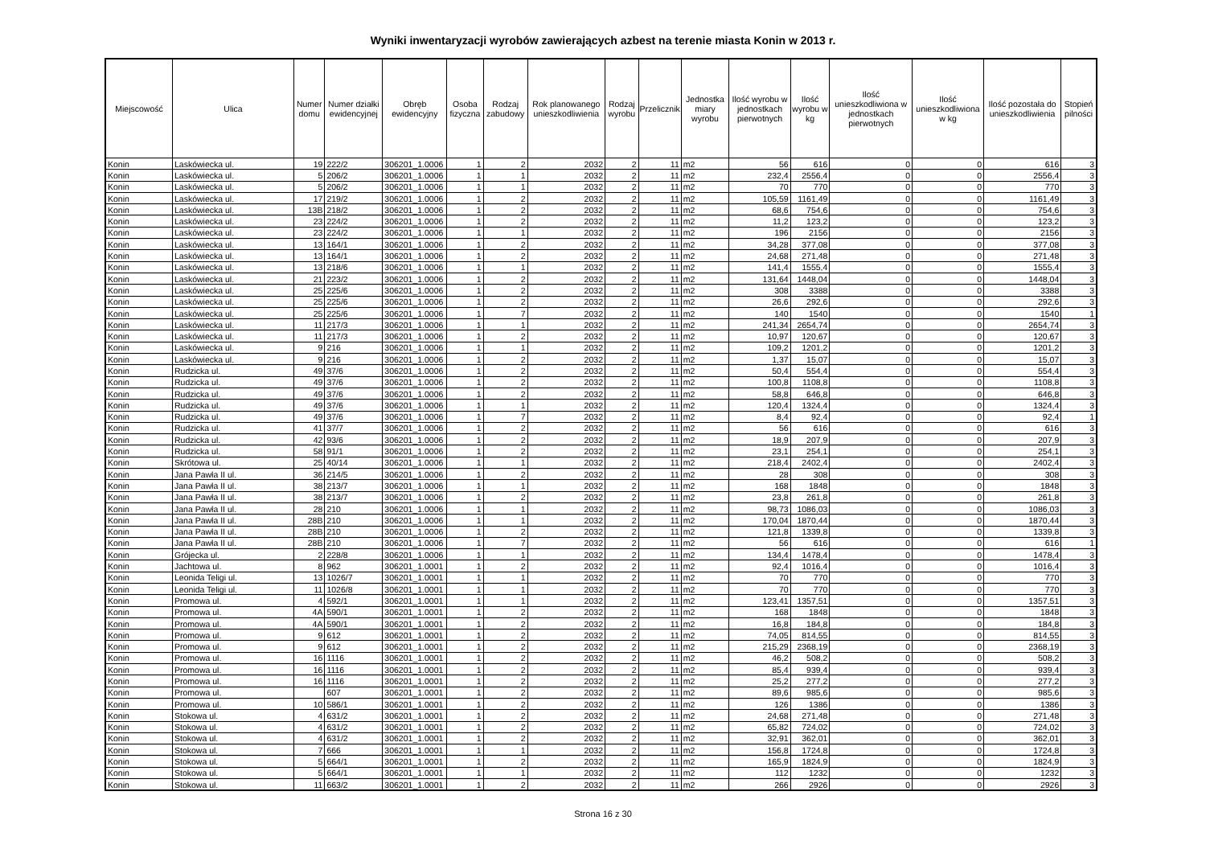Wyniki inwentaryzacji wyrobów zawierających azbest na terenie miasta Konin w 2013 r.
| Miejscowość | Ulica | Numer domu | Numer działki ewidencyjnej | Obręb ewidencyjny | Osoba fizyczna | Rodzaj zabudowy | Rok planowanego unieszkodliwienia | Rodzaj wyrobu | Przelicznik | Jednostka miary wyrobu | Ilość wyrobu w jednostkach pierwotnych | Ilość wyrobu w kg | Ilość unieszkodliwiona w jednostkach pierwotnych | Ilość unieszkodliwiona w kg | Ilość pozostała do unieszkodliwienia | Stopień pilności |
| --- | --- | --- | --- | --- | --- | --- | --- | --- | --- | --- | --- | --- | --- | --- | --- | --- |
| Konin | Laskówiecka ul. | 19 | 222/2 | 306201_1.0006 | 1 | 2 | 2032 | 2 | 11 | m2 | 56 | 616 | 0 | 0 | 616 | 3 |
| Konin | Laskówiecka ul. | 5 | 206/2 | 306201_1.0006 | 1 | 1 | 2032 | 2 | 11 | m2 | 232,4 | 2556,4 | 0 | 0 | 2556,4 | 3 |
| Konin | Laskówiecka ul. | 5 | 206/2 | 306201_1.0006 | 1 | 1 | 2032 | 2 | 11 | m2 | 70 | 770 | 0 | 0 | 770 | 3 |
| Konin | Laskówiecka ul. | 17 | 219/2 | 306201_1.0006 | 1 | 2 | 2032 | 2 | 11 | m2 | 105,59 | 1161,49 | 0 | 0 | 1161,49 | 3 |
| Konin | Laskówiecka ul. | 13B | 218/2 | 306201_1.0006 | 1 | 2 | 2032 | 2 | 11 | m2 | 68,6 | 754,6 | 0 | 0 | 754,6 | 3 |
| Konin | Laskówiecka ul. | 23 | 224/2 | 306201_1.0006 | 1 | 2 | 2032 | 2 | 11 | m2 | 11,2 | 123,2 | 0 | 0 | 123,2 | 3 |
| Konin | Laskówiecka ul. | 23 | 224/2 | 306201_1.0006 | 1 | 1 | 2032 | 2 | 11 | m2 | 196 | 2156 | 0 | 0 | 2156 | 3 |
| Konin | Laskówiecka ul. | 13 | 164/1 | 306201_1.0006 | 1 | 2 | 2032 | 2 | 11 | m2 | 34,28 | 377,08 | 0 | 0 | 377,08 | 3 |
| Konin | Laskówiecka ul. | 13 | 164/1 | 306201_1.0006 | 1 | 2 | 2032 | 2 | 11 | m2 | 24,68 | 271,48 | 0 | 0 | 271,48 | 3 |
| Konin | Laskówiecka ul. | 13 | 218/6 | 306201_1.0006 | 1 | 1 | 2032 | 2 | 11 | m2 | 141,4 | 1555,4 | 0 | 0 | 1555,4 | 3 |
| Konin | Laskówiecka ul. | 21 | 223/2 | 306201_1.0006 | 1 | 2 | 2032 | 2 | 11 | m2 | 131,64 | 1448,04 | 0 | 0 | 1448,04 | 3 |
| Konin | Laskówiecka ul. | 25 | 225/6 | 306201_1.0006 | 1 | 2 | 2032 | 2 | 11 | m2 | 308 | 3388 | 0 | 0 | 3388 | 3 |
| Konin | Laskówiecka ul. | 25 | 225/6 | 306201_1.0006 | 1 | 2 | 2032 | 2 | 11 | m2 | 26,6 | 292,6 | 0 | 0 | 292,6 | 3 |
| Konin | Laskówiecka ul. | 25 | 225/6 | 306201_1.0006 | 1 | 7 | 2032 | 2 | 11 | m2 | 140 | 1540 | 0 | 0 | 1540 | 1 |
| Konin | Laskówiecka ul. | 11 | 217/3 | 306201_1.0006 | 1 | 1 | 2032 | 2 | 11 | m2 | 241,34 | 2654,74 | 0 | 0 | 2654,74 | 3 |
| Konin | Laskówiecka ul. | 11 | 217/3 | 306201_1.0006 | 1 | 2 | 2032 | 2 | 11 | m2 | 10,97 | 120,67 | 0 | 0 | 120,67 | 3 |
| Konin | Laskówiecka ul. | 9 | 216 | 306201_1.0006 | 1 | 1 | 2032 | 2 | 11 | m2 | 109,2 | 1201,2 | 0 | 0 | 1201,2 | 3 |
| Konin | Laskówiecka ul. | 9 | 216 | 306201_1.0006 | 1 | 2 | 2032 | 2 | 11 | m2 | 1,37 | 15,07 | 0 | 0 | 15,07 | 3 |
| Konin | Rudzicka ul. | 49 | 37/6 | 306201_1.0006 | 1 | 2 | 2032 | 2 | 11 | m2 | 50,4 | 554,4 | 0 | 0 | 554,4 | 3 |
| Konin | Rudzicka ul. | 49 | 37/6 | 306201_1.0006 | 1 | 2 | 2032 | 2 | 11 | m2 | 100,8 | 1108,8 | 0 | 0 | 1108,8 | 3 |
| Konin | Rudzicka ul. | 49 | 37/6 | 306201_1.0006 | 1 | 2 | 2032 | 2 | 11 | m2 | 58,8 | 646,8 | 0 | 0 | 646,8 | 3 |
| Konin | Rudzicka ul. | 49 | 37/6 | 306201_1.0006 | 1 | 1 | 2032 | 2 | 11 | m2 | 120,4 | 1324,4 | 0 | 0 | 1324,4 | 3 |
| Konin | Rudzicka ul. | 49 | 37/6 | 306201_1.0006 | 1 | 7 | 2032 | 2 | 11 | m2 | 8,4 | 92,4 | 0 | 0 | 92,4 | 1 |
| Konin | Rudzicka ul. | 41 | 37/7 | 306201_1.0006 | 1 | 2 | 2032 | 2 | 11 | m2 | 56 | 616 | 0 | 0 | 616 | 3 |
| Konin | Rudzicka ul. | 42 | 93/6 | 306201_1.0006 | 1 | 2 | 2032 | 2 | 11 | m2 | 18,9 | 207,9 | 0 | 0 | 207,9 | 3 |
| Konin | Rudzicka ul. | 58 | 91/1 | 306201_1.0006 | 1 | 2 | 2032 | 2 | 11 | m2 | 23,1 | 254,1 | 0 | 0 | 254,1 | 3 |
| Konin | Skrótowa ul. | 25 | 40/14 | 306201_1.0006 | 1 | 1 | 2032 | 2 | 11 | m2 | 218,4 | 2402,4 | 0 | 0 | 2402,4 | 3 |
| Konin | Jana Pawła II ul. | 36 | 214/5 | 306201_1.0006 | 1 | 2 | 2032 | 2 | 11 | m2 | 28 | 308 | 0 | 0 | 308 | 3 |
| Konin | Jana Pawła II ul. | 38 | 213/7 | 306201_1.0006 | 1 | 1 | 2032 | 2 | 11 | m2 | 168 | 1848 | 0 | 0 | 1848 | 3 |
| Konin | Jana Pawła II ul. | 38 | 213/7 | 306201_1.0006 | 1 | 2 | 2032 | 2 | 11 | m2 | 23,8 | 261,8 | 0 | 0 | 261,8 | 3 |
| Konin | Jana Pawła II ul. | 28 | 210 | 306201_1.0006 | 1 | 1 | 2032 | 2 | 11 | m2 | 98,73 | 1086,03 | 0 | 0 | 1086,03 | 3 |
| Konin | Jana Pawła II ul. | 28B | 210 | 306201_1.0006 | 1 | 1 | 2032 | 2 | 11 | m2 | 170,04 | 1870,44 | 0 | 0 | 1870,44 | 3 |
| Konin | Jana Pawła II ul. | 28B | 210 | 306201_1.0006 | 1 | 2 | 2032 | 2 | 11 | m2 | 121,8 | 1339,8 | 0 | 0 | 1339,8 | 3 |
| Konin | Jana Pawła II ul. | 28B | 210 | 306201_1.0006 | 1 | 7 | 2032 | 2 | 11 | m2 | 56 | 616 | 0 | 0 | 616 | 1 |
| Konin | Grójecka ul. | 2 | 228/8 | 306201_1.0006 | 1 | 1 | 2032 | 2 | 11 | m2 | 134,4 | 1478,4 | 0 | 0 | 1478,4 | 3 |
| Konin | Jachtowa ul. | 8 | 962 | 306201_1.0001 | 1 | 2 | 2032 | 2 | 11 | m2 | 92,4 | 1016,4 | 0 | 0 | 1016,4 | 3 |
| Konin | Leonida Teligi ul. | 13 | 1026/7 | 306201_1.0001 | 1 | 1 | 2032 | 2 | 11 | m2 | 70 | 770 | 0 | 0 | 770 | 3 |
| Konin | Leonida Teligi ul. | 11 | 1026/8 | 306201_1.0001 | 1 | 1 | 2032 | 2 | 11 | m2 | 70 | 770 | 0 | 0 | 770 | 3 |
| Konin | Promowa ul. | 4 | 592/1 | 306201_1.0001 | 1 | 1 | 2032 | 2 | 11 | m2 | 123,41 | 1357,51 | 0 | 0 | 1357,51 | 3 |
| Konin | Promowa ul. | 4A | 590/1 | 306201_1.0001 | 1 | 2 | 2032 | 2 | 11 | m2 | 168 | 1848 | 0 | 0 | 1848 | 3 |
| Konin | Promowa ul. | 4A | 590/1 | 306201_1.0001 | 1 | 2 | 2032 | 2 | 11 | m2 | 16,8 | 184,8 | 0 | 0 | 184,8 | 3 |
| Konin | Promowa ul. | 9 | 612 | 306201_1.0001 | 1 | 2 | 2032 | 2 | 11 | m2 | 74,05 | 814,55 | 0 | 0 | 814,55 | 3 |
| Konin | Promowa ul. | 9 | 612 | 306201_1.0001 | 1 | 2 | 2032 | 2 | 11 | m2 | 215,29 | 2368,19 | 0 | 0 | 2368,19 | 3 |
| Konin | Promowa ul. | 16 | 1116 | 306201_1.0001 | 1 | 2 | 2032 | 2 | 11 | m2 | 46,2 | 508,2 | 0 | 0 | 508,2 | 3 |
| Konin | Promowa ul. | 16 | 1116 | 306201_1.0001 | 1 | 2 | 2032 | 2 | 11 | m2 | 85,4 | 939,4 | 0 | 0 | 939,4 | 3 |
| Konin | Promowa ul. | 16 | 1116 | 306201_1.0001 | 1 | 2 | 2032 | 2 | 11 | m2 | 25,2 | 277,2 | 0 | 0 | 277,2 | 3 |
| Konin | Promowa ul. | | 607 | 306201_1.0001 | 1 | 2 | 2032 | 2 | 11 | m2 | 89,6 | 985,6 | 0 | 0 | 985,6 | 3 |
| Konin | Promowa ul. | 10 | 586/1 | 306201_1.0001 | 1 | 2 | 2032 | 2 | 11 | m2 | 126 | 1386 | 0 | 0 | 1386 | 3 |
| Konin | Stokowa ul. | 4 | 631/2 | 306201_1.0001 | 1 | 2 | 2032 | 2 | 11 | m2 | 24,68 | 271,48 | 0 | 0 | 271,48 | 3 |
| Konin | Stokowa ul. | 4 | 631/2 | 306201_1.0001 | 1 | 2 | 2032 | 2 | 11 | m2 | 65,82 | 724,02 | 0 | 0 | 724,02 | 3 |
| Konin | Stokowa ul. | 4 | 631/2 | 306201_1.0001 | 1 | 2 | 2032 | 2 | 11 | m2 | 32,91 | 362,01 | 0 | 0 | 362,01 | 3 |
| Konin | Stokowa ul. | 7 | 666 | 306201_1.0001 | 1 | 1 | 2032 | 2 | 11 | m2 | 156,8 | 1724,8 | 0 | 0 | 1724,8 | 3 |
| Konin | Stokowa ul. | 5 | 664/1 | 306201_1.0001 | 1 | 2 | 2032 | 2 | 11 | m2 | 165,9 | 1824,9 | 0 | 0 | 1824,9 | 3 |
| Konin | Stokowa ul. | 5 | 664/1 | 306201_1.0001 | 1 | 1 | 2032 | 2 | 11 | m2 | 112 | 1232 | 0 | 0 | 1232 | 3 |
| Konin | Stokowa ul. | 11 | 663/2 | 306201_1.0001 | 1 | 2 | 2032 | 2 | 11 | m2 | 266 | 2926 | 0 | 0 | 2926 | 3 |
Strona 16 z 30